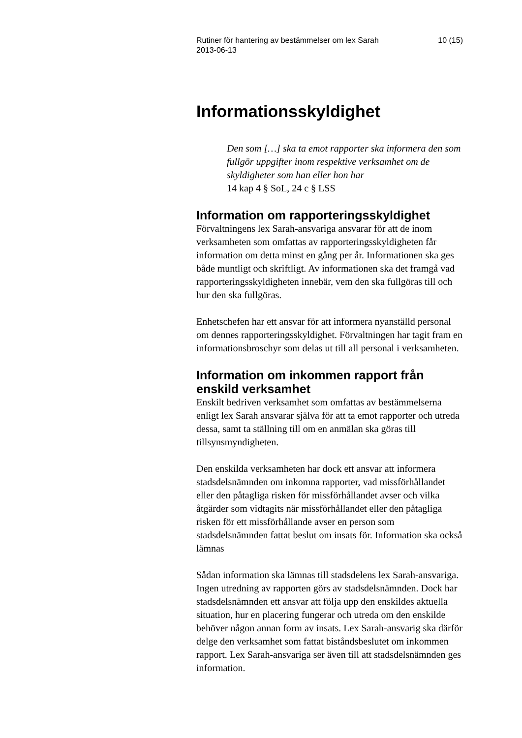Rutiner för hantering av bestämmelser om lex Sarah
2013-06-13 10 (15)
Informationsskyldighet
Den som […] ska ta emot rapporter ska informera den som fullgör uppgifter inom respektive verksamhet om de skyldigheter som han eller hon har
14 kap 4 § SoL, 24 c § LSS
Information om rapporteringsskyldighet
Förvaltningens lex Sarah-ansvariga ansvarar för att de inom verksamheten som omfattas av rapporteringsskyldigheten får information om detta minst en gång per år. Informationen ska ges både muntligt och skriftligt. Av informationen ska det framgå vad rapporteringsskyldigheten innebär, vem den ska fullgöras till och hur den ska fullgöras.
Enhetschefen har ett ansvar för att informera nyanställd personal om dennes rapporteringsskyldighet. Förvaltningen har tagit fram en informationsbroschyr som delas ut till all personal i verksamheten.
Information om inkommen rapport från enskild verksamhet
Enskilt bedriven verksamhet som omfattas av bestämmelserna enligt lex Sarah ansvarar själva för att ta emot rapporter och utreda dessa, samt ta ställning till om en anmälan ska göras till tillsynsmyndigheten.
Den enskilda verksamheten har dock ett ansvar att informera stadsdelsnämnden om inkomna rapporter, vad missförhållandet eller den påtagliga risken för missförhållandet avser och vilka åtgärder som vidtagits när missförhållandet eller den påtagliga risken för ett missförhållande avser en person som stadsdelsnämnden fattat beslut om insats för. Information ska också lämnas
Sådan information ska lämnas till stadsdelens lex Sarah-ansvariga. Ingen utredning av rapporten görs av stadsdelsnämnden. Dock har stadsdelsnämnden ett ansvar att följa upp den enskildes aktuella situation, hur en placering fungerar och utreda om den enskilde behöver någon annan form av insats. Lex Sarah-ansvarig ska därför delge den verksamhet som fattat biståndsbeslutet om inkommen rapport. Lex Sarah-ansvariga ser även till att stadsdelsnämnden ges information.